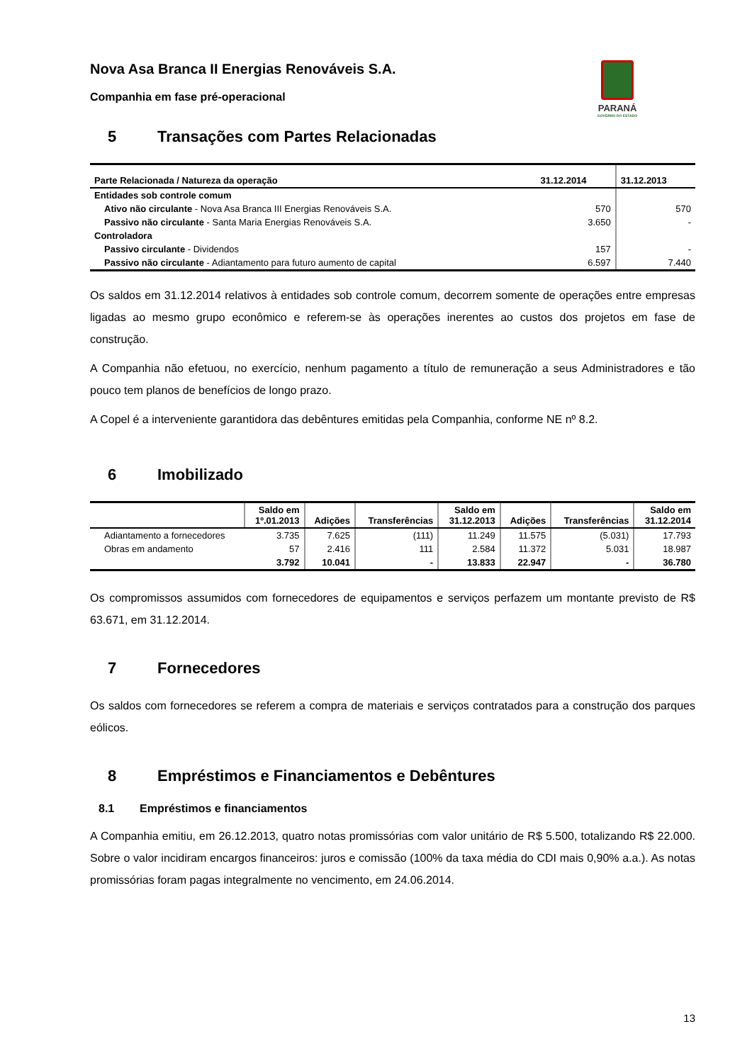PARANÁ
GOVERNO DO ESTADO
Nova Asa Branca II Energias Renováveis S.A.
Companhia em fase pré-operacional
5 Transações com Partes Relacionadas
| Parte Relacionada / Natureza da operação | 31.12.2014 | 31.12.2013 |
| --- | --- | --- |
| Entidades sob controle comum | | |
| Ativo não circulante - Nova Asa Branca III Energias Renováveis S.A. | 570 | 570 |
| Passivo não circulante - Santa Maria Energias Renováveis S.A. | 3.650 | - |
| Controladora | | |
| Passivo circulante - Dividendos | 157 | - |
| Passivo não circulante - Adiantamento para futuro aumento de capital | 6.597 | 7.440 |
Os saldos em 31.12.2014 relativos à entidades sob controle comum, decorrem somente de operações entre empresas ligadas ao mesmo grupo econômico e referem-se às operações inerentes ao custos dos projetos em fase de construção.
A Companhia não efetuou, no exercício, nenhum pagamento a título de remuneração a seus Administradores e tão pouco tem planos de benefícios de longo prazo.
A Copel é a interveniente garantidora das debêntures emitidas pela Companhia, conforme NE nº 8.2.
6 Imobilizado
| | Saldo em 1º.01.2013 | Adições | Transferências | Saldo em 31.12.2013 | Adições | Transferências | Saldo em 31.12.2014 |
| --- | --- | --- | --- | --- | --- | --- | --- |
| Adiantamento a fornecedores | 3.735 | 7.625 | (111) | 11.249 | 11.575 | (5.031) | 17.793 |
| Obras em andamento | 57 | 2.416 | 111 | 2.584 | 11.372 | 5.031 | 18.987 |
| | 3.792 | 10.041 | - | 13.833 | 22.947 | - | 36.780 |
Os compromissos assumidos com fornecedores de equipamentos e serviços perfazem um montante previsto de R$ 63.671, em 31.12.2014.
7 Fornecedores
Os saldos com fornecedores se referem a compra de materiais e serviços contratados para a construção dos parques eólicos.
8 Empréstimos e Financiamentos e Debêntures
8.1 Empréstimos e financiamentos
A Companhia emitiu, em 26.12.2013, quatro notas promissórias com valor unitário de R$ 5.500, totalizando R$ 22.000. Sobre o valor incidiram encargos financeiros: juros e comissão (100% da taxa média do CDI mais 0,90% a.a.). As notas promissórias foram pagas integralmente no vencimento, em 24.06.2014.
13